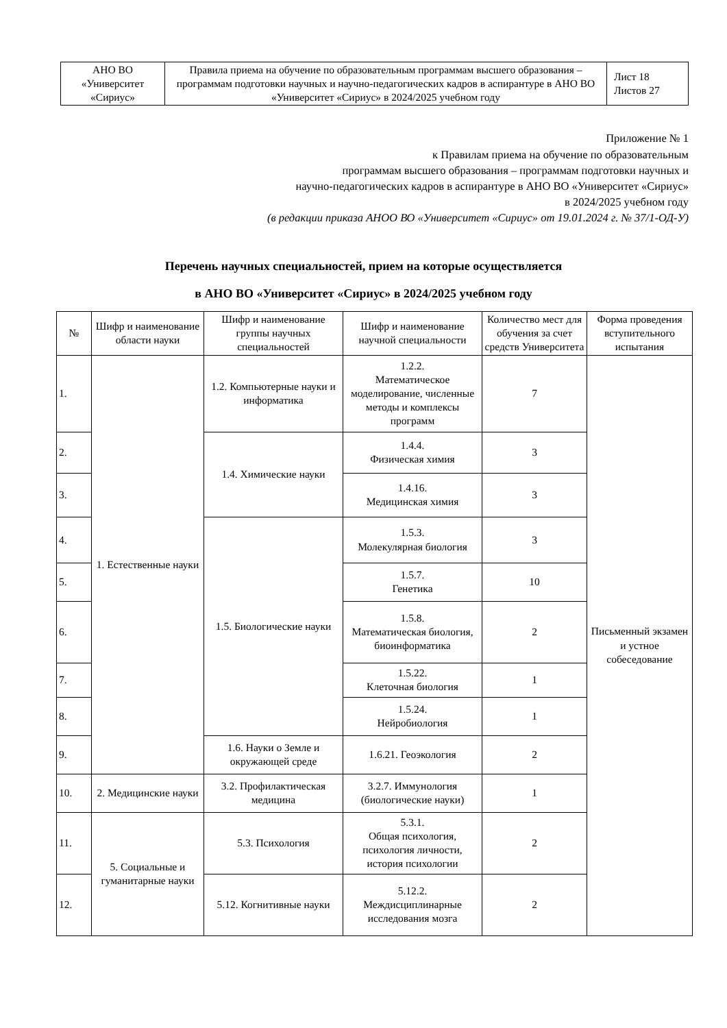| АНО ВО «Университет «Сириус» | Правила приема на обучение по образовательным программам высшего образования – программам подготовки научных и научно-педагогических кадров в аспирантуре в АНО ВО «Университет «Сириус» в 2024/2025 учебном году | Лист 18 Листов 27 |
Приложение № 1
к Правилам приема на обучение по образовательным
программам высшего образования – программам подготовки научных и
научно-педагогических кадров в аспирантуре в АНО ВО «Университет «Сириус»
в 2024/2025 учебном году
(в редакции приказа АНОО ВО «Университет «Сириус» от 19.01.2024 г. № 37/1-ОД-У)
Перечень научных специальностей, прием на которые осуществляется
в АНО ВО «Университет «Сириус» в 2024/2025 учебном году
| № | Шифр и наименование области науки | Шифр и наименование группы научных специальностей | Шифр и наименование научной специальности | Количество мест для обучения за счет средств Университета | Форма проведения вступительного испытания |
| --- | --- | --- | --- | --- | --- |
| 1. | 1. Естественные науки | 1.2. Компьютерные науки и информатика | 1.2.2. Математическое моделирование, численные методы и комплексы программ | 7 | Письменный экзамен и устное собеседование |
| 2. | | 1.4. Химические науки | 1.4.4. Физическая химия | 3 | |
| 3. | | | 1.4.16. Медицинская химия | 3 | |
| 4. | | 1.5. Биологические науки | 1.5.3. Молекулярная биология | 3 | |
| 5. | | | 1.5.7. Генетика | 10 | |
| 6. | | | 1.5.8. Математическая биология, биоинформатика | 2 | |
| 7. | | | 1.5.22. Клеточная биология | 1 | |
| 8. | | | 1.5.24. Нейробиология | 1 | |
| 9. | | 1.6. Науки о Земле и окружающей среде | 1.6.21. Геоэкология | 2 | |
| 10. | 2. Медицинские науки | 3.2. Профилактическая медицина | 3.2.7. Иммунология (биологические науки) | 1 | |
| 11. | 5. Социальные и гуманитарные науки | 5.3. Психология | 5.3.1. Общая психология, психология личности, история психологии | 2 | |
| 12. | | 5.12. Когнитивные науки | 5.12.2. Междисциплинарные исследования мозга | 2 | |